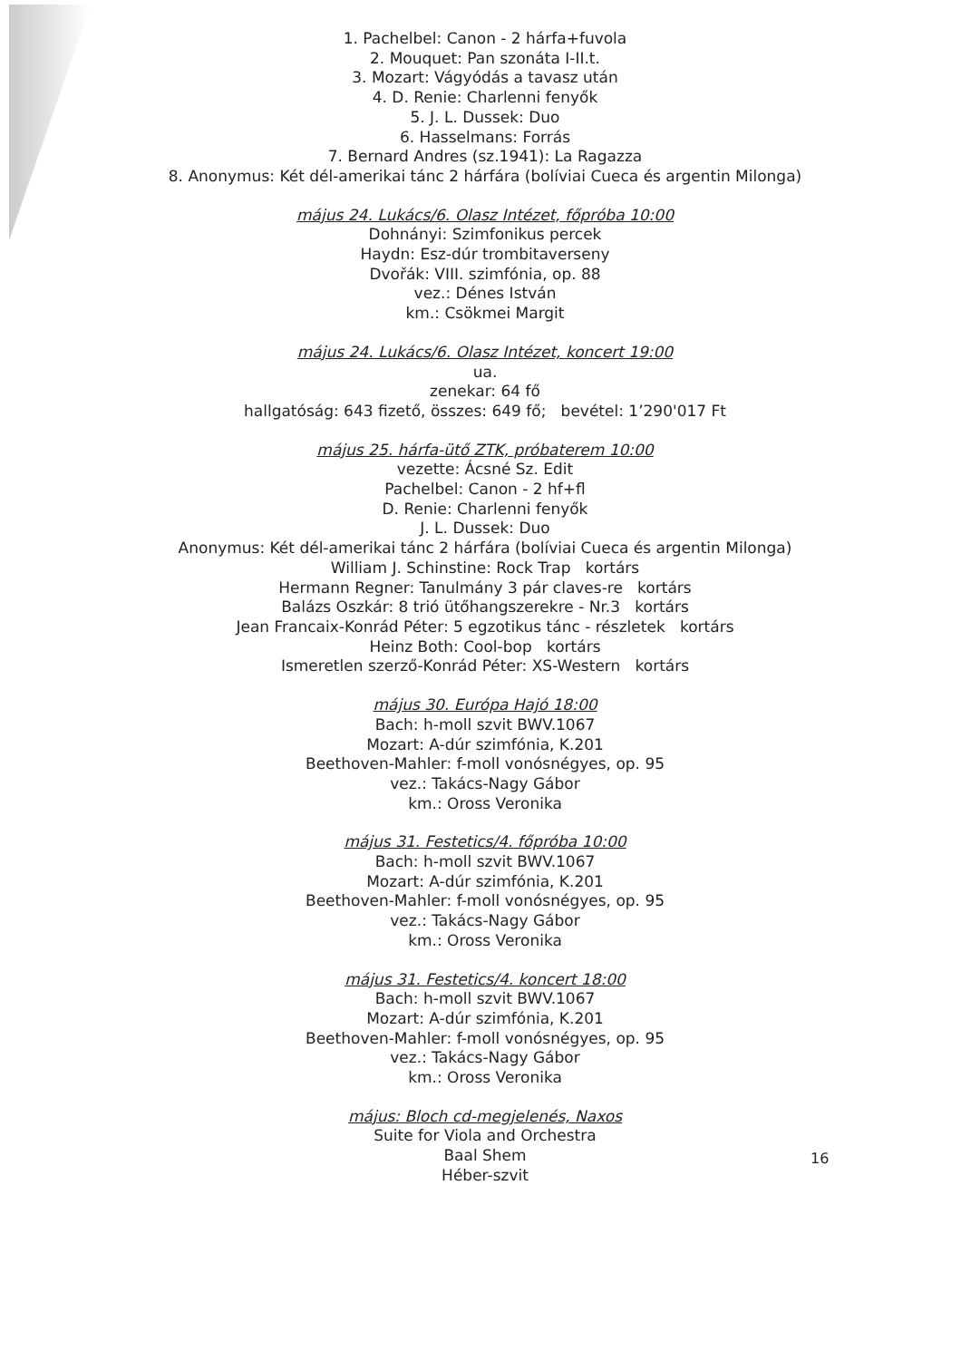1. Pachelbel: Canon - 2 hárfa+fuvola
2. Mouquet: Pan szonáta I-II.t.
3. Mozart: Vágyódás a tavasz után
4. D. Renie: Charlenni fenyők
5. J. L. Dussek: Duo
6. Hasselmans: Forrás
7. Bernard Andres (sz.1941): La Ragazza
8. Anonymus: Két dél-amerikai tánc 2 hárfára (bolíviai Cueca és argentin Milonga)
május 24. Lukács/6. Olasz Intézet, főpróba 10:00
Dohnányi: Szimfonikus percek
Haydn: Esz-dúr trombitaverseny
Dvořák: VIII. szimfónia, op. 88
vez.: Dénes István
km.: Csökmei Margit
május 24. Lukács/6. Olasz Intézet, koncert 19:00
ua.
zenekar: 64 fő
hallgatóság: 643 fizető, összes: 649 fő; bevétel: 1’290'017 Ft
május 25. hárfa-ütő ZTK, próbaterem 10:00
vezette: Ácsné Sz. Edit
Pachelbel: Canon - 2 hf+fl
D. Renie: Charlenni fenyők
J. L. Dussek: Duo
Anonymus: Két dél-amerikai tánc 2 hárfára (bolíviai Cueca és argentin Milonga)
William J. Schinstine: Rock Trap kortárs
Hermann Regner: Tanulmány 3 pár claves-re kortárs
Balázs Oszkár: 8 trió ütőhangszerekre - Nr.3 kortárs
Jean Francaix-Konrád Péter: 5 egzotikus tánc - részletek kortárs
Heinz Both: Cool-bop kortárs
Ismeretlen szerző-Konrád Péter: XS-Western kortárs
május 30. Európa Hajó 18:00
Bach: h-moll szvit BWV.1067
Mozart: A-dúr szimfónia, K.201
Beethoven-Mahler: f-moll vonósnégyes, op. 95
vez.: Takács-Nagy Gábor
km.: Oross Veronika
május 31. Festetics/4. főpróba 10:00
Bach: h-moll szvit BWV.1067
Mozart: A-dúr szimfónia, K.201
Beethoven-Mahler: f-moll vonósnégyes, op. 95
vez.: Takács-Nagy Gábor
km.: Oross Veronika
május 31. Festetics/4. koncert 18:00
Bach: h-moll szvit BWV.1067
Mozart: A-dúr szimfónia, K.201
Beethoven-Mahler: f-moll vonósnégyes, op. 95
vez.: Takács-Nagy Gábor
km.: Oross Veronika
május: Bloch cd-megjelenés, Naxos
Suite for Viola and Orchestra
Baal Shem
Héber-szvit
16